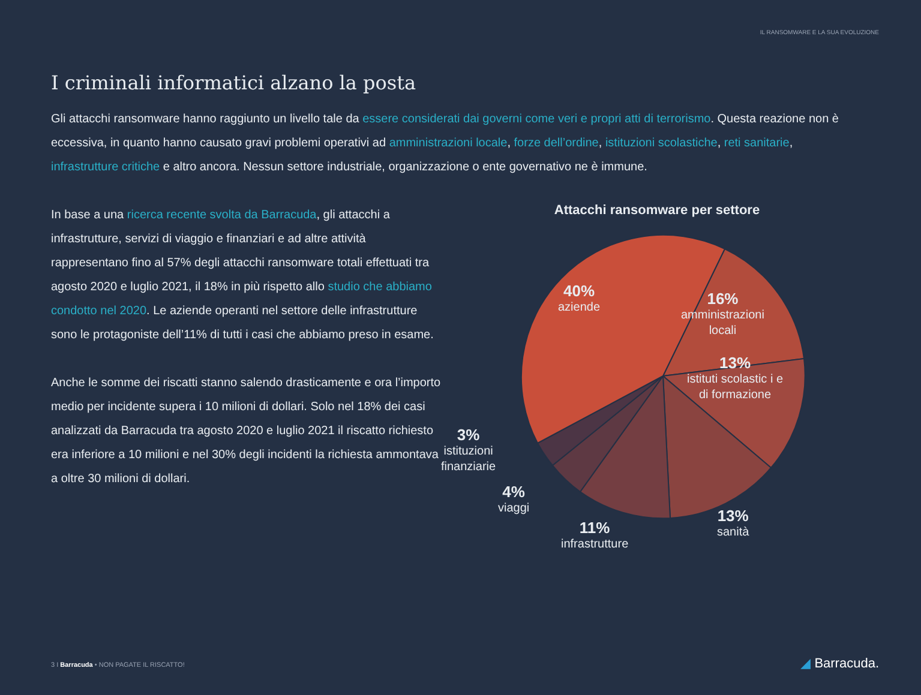IL RANSOMWARE E LA SUA EVOLUZIONE
I criminali informatici alzano la posta
Gli attacchi ransomware hanno raggiunto un livello tale da essere considerati dai governi come veri e propri atti di terrorismo. Questa reazione non è eccessiva, in quanto hanno causato gravi problemi operativi ad amministrazioni locale, forze dell’ordine, istituzioni scolastiche, reti sanitarie, infrastrutture critiche e altro ancora. Nessun settore industriale, organizzazione o ente governativo ne è immune.
In base a una ricerca recente svolta da Barracuda, gli attacchi a infrastrutture, servizi di viaggio e finanziari e ad altre attività rappresentano fino al 57% degli attacchi ransomware totali effettuati tra agosto 2020 e luglio 2021, il 18% in più rispetto allo studio che abbiamo condotto nel 2020. Le aziende operanti nel settore delle infrastrutture sono le protagoniste dell’11% di tutti i casi che abbiamo preso in esame.
Anche le somme dei riscatti stanno salendo drasticamente e ora l’importo medio per incidente supera i 10 milioni di dollari. Solo nel 18% dei casi analizzati da Barracuda tra agosto 2020 e luglio 2021 il riscatto richiesto era inferiore a 10 milioni e nel 30% degli incidenti la richiesta ammontava a oltre 30 milioni di dollari.
Attacchi ransomware per settore
40%
aziende
16%
amministrazioni
locali
13%
istituti scolastic i e
di formazione
3%
istituzioni
finanziarie
4%
viaggi
11%
infrastrutture
13%
sanità
3 I Barracuda • NON PAGATE IL RISCATTO!
◢ Barracuda.